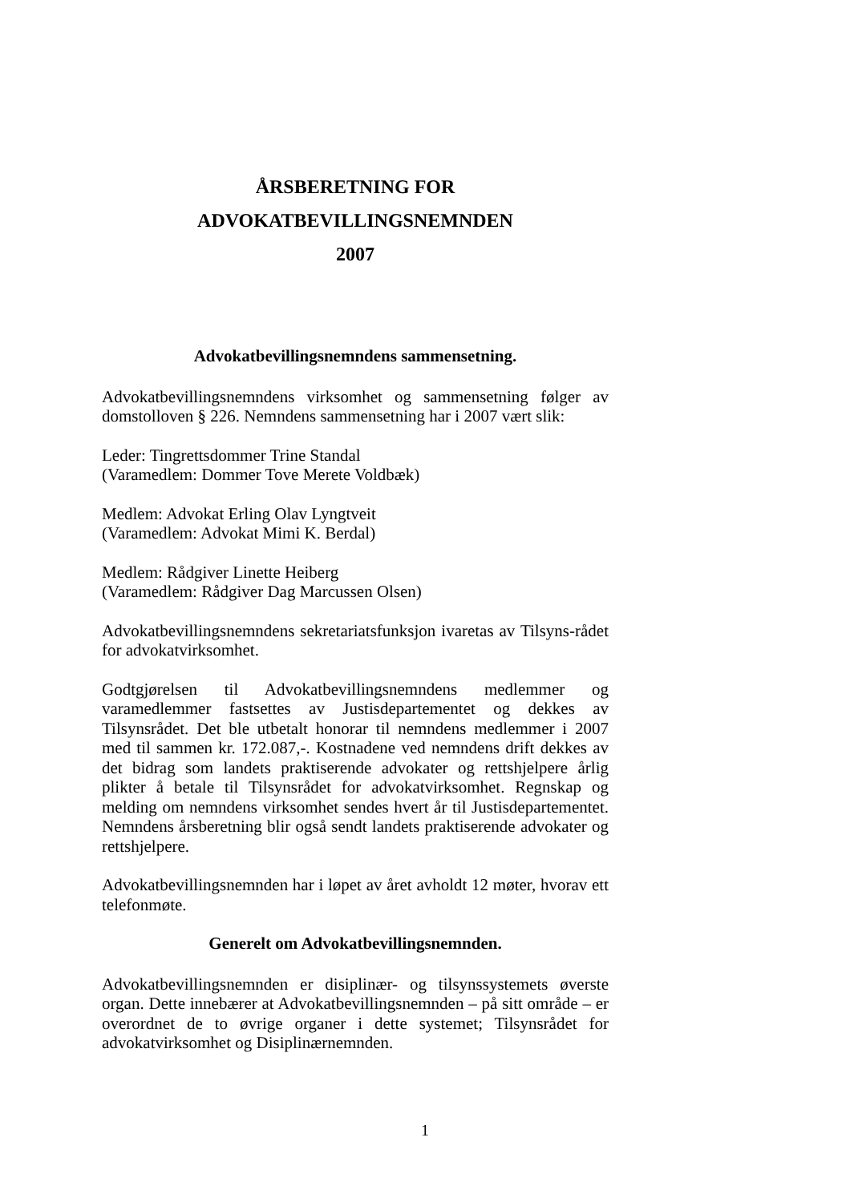ÅRSBERETNING FOR
ADVOKATBEVILLINGSNEMNDEN
2007
Advokatbevillingsnemndens sammensetning.
Advokatbevillingsnemndens virksomhet og sammensetning følger av domstolloven § 226. Nemndens sammensetning har i 2007 vært slik:
Leder: Tingrettsdommer Trine Standal
(Varamedlem: Dommer Tove Merete Voldbæk)
Medlem: Advokat Erling Olav Lyngtveit
(Varamedlem: Advokat Mimi K. Berdal)
Medlem: Rådgiver Linette Heiberg
(Varamedlem: Rådgiver Dag Marcussen Olsen)
Advokatbevillingsnemndens sekretariatsfunksjon ivaretas av Tilsyns-rådet for advokatvirksomhet.
Godtgjørelsen til Advokatbevillingsnemndens medlemmer og varamedlemmer fastsettes av Justisdepartementet og dekkes av Tilsynsrådet. Det ble utbetalt honorar til nemndens medlemmer i 2007 med til sammen kr. 172.087,-. Kostnadene ved nemndens drift dekkes av det bidrag som landets praktiserende advokater og rettshjelpere årlig plikter å betale til Tilsynsrådet for advokatvirksomhet. Regnskap og melding om nemndens virksomhet sendes hvert år til Justisdepartementet. Nemndens årsberetning blir også sendt landets praktiserende advokater og rettshjelpere.
Advokatbevillingsnemnden har i løpet av året avholdt 12 møter, hvorav ett telefonmøte.
Generelt om Advokatbevillingsnemnden.
Advokatbevillingsnemnden er disiplinær- og tilsynssystemets øverste organ. Dette innebærer at Advokatbevillingsnemnden – på sitt område – er overordnet de to øvrige organer i dette systemet; Tilsynsrådet for advokatvirksomhet og Disiplinærnemnden.
1